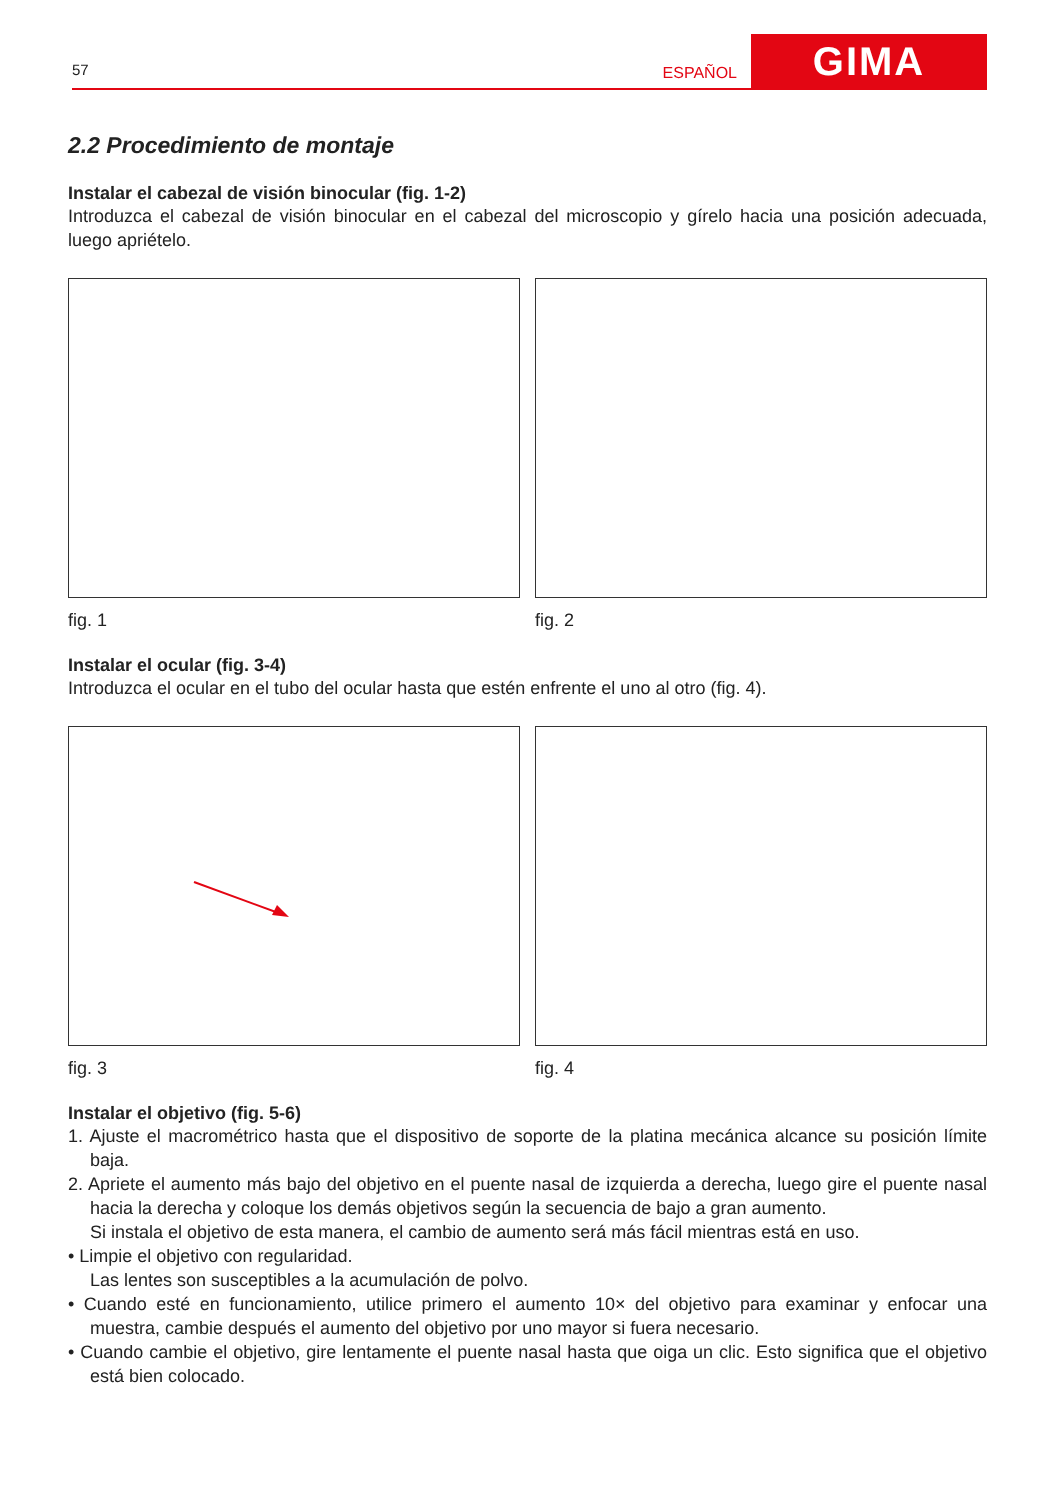57
ESPAÑOL
GIMA
2.2 Procedimiento de montaje
Instalar el cabezal de visión binocular (fig. 1-2)
Introduzca el cabezal de visión binocular en el cabezal del microscopio y gírelo hacia una posición adecuada, luego apriételo.
fig. 1 fig. 2
Instalar el ocular (fig. 3-4)
Introduzca el ocular en el tubo del ocular hasta que estén enfrente el uno al otro (fig. 4).
fig. 3 fig. 4
Instalar el objetivo (fig. 5-6)
1. Ajuste el macrométrico hasta que el dispositivo de soporte de la platina mecánica alcance su posición límite baja.
2. Apriete el aumento más bajo del objetivo en el puente nasal de izquierda a derecha, luego gire el puente nasal hacia la derecha y coloque los demás objetivos según la secuencia de bajo a gran aumento.
Si instala el objetivo de esta manera, el cambio de aumento será más fácil mientras está en uso.
• Limpie el objetivo con regularidad.
Las lentes son susceptibles a la acumulación de polvo.
• Cuando esté en funcionamiento, utilice primero el aumento 10× del objetivo para examinar y enfocar una muestra, cambie después el aumento del objetivo por uno mayor si fuera necesario.
• Cuando cambie el objetivo, gire lentamente el puente nasal hasta que oiga un clic. Esto significa que el objetivo está bien colocado.